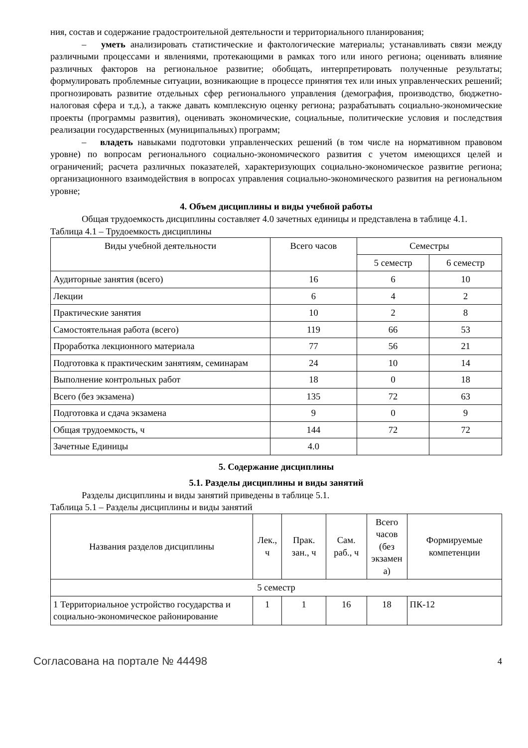ния, состав и содержание градостроительной деятельности и территориального планирования;
– уметь анализировать статистические и фактологические материалы; устанавливать связи между различными процессами и явлениями, протекающими в рамках того или иного региона; оценивать влияние различных факторов на региональное развитие; обобщать, интерпретировать полученные результаты; формулировать проблемные ситуации, возникающие в процессе принятия тех или иных управленческих решений; прогнозировать развитие отдельных сфер регионального управления (демография, производство, бюджетно-налоговая сфера и т.д.), а также давать комплексную оценку региона; разрабатывать социально-экономические проекты (программы развития), оценивать экономические, социальные, политические условия и последствия реализации государственных (муниципальных) программ;
– владеть навыками подготовки управленческих решений (в том числе на нормативном правовом уровне) по вопросам регионального социально-экономического развития с учетом имеющихся целей и ограничений; расчета различных показателей, характеризующих социально-экономическое развитие региона; организационного взаимодействия в вопросах управления социально-экономического развития на региональном уровне;
4. Объем дисциплины и виды учебной работы
Общая трудоемкость дисциплины составляет 4.0 зачетных единицы и представлена в таблице 4.1.
Таблица 4.1 – Трудоемкость дисциплины
| Виды учебной деятельности | Всего часов | Семестры | |
| --- | --- | --- | --- |
| | | 5 семестр | 6 семестр |
| Аудиторные занятия (всего) | 16 | 6 | 10 |
| Лекции | 6 | 4 | 2 |
| Практические занятия | 10 | 2 | 8 |
| Самостоятельная работа (всего) | 119 | 66 | 53 |
| Проработка лекционного материала | 77 | 56 | 21 |
| Подготовка к практическим занятиям, семинарам | 24 | 10 | 14 |
| Выполнение контрольных работ | 18 | 0 | 18 |
| Всего (без экзамена) | 135 | 72 | 63 |
| Подготовка и сдача экзамена | 9 | 0 | 9 |
| Общая трудоемкость, ч | 144 | 72 | 72 |
| Зачетные Единицы | 4.0 | | |
5. Содержание дисциплины
5.1. Разделы дисциплины и виды занятий
Разделы дисциплины и виды занятий приведены в таблице 5.1.
Таблица 5.1 – Разделы дисциплины и виды занятий
| Названия разделов дисциплины | Лек., ч | Прак. зан., ч | Сам. раб., ч | Всего часов (без экзамен а) | Формируемые компетенции |
| --- | --- | --- | --- | --- | --- |
| 5 семестр | | | | | |
| 1 Территориальное устройство государства и социально-экономическое районирование | 1 | 1 | 16 | 18 | ПК-12 |
Согласована на портале № 44498 4